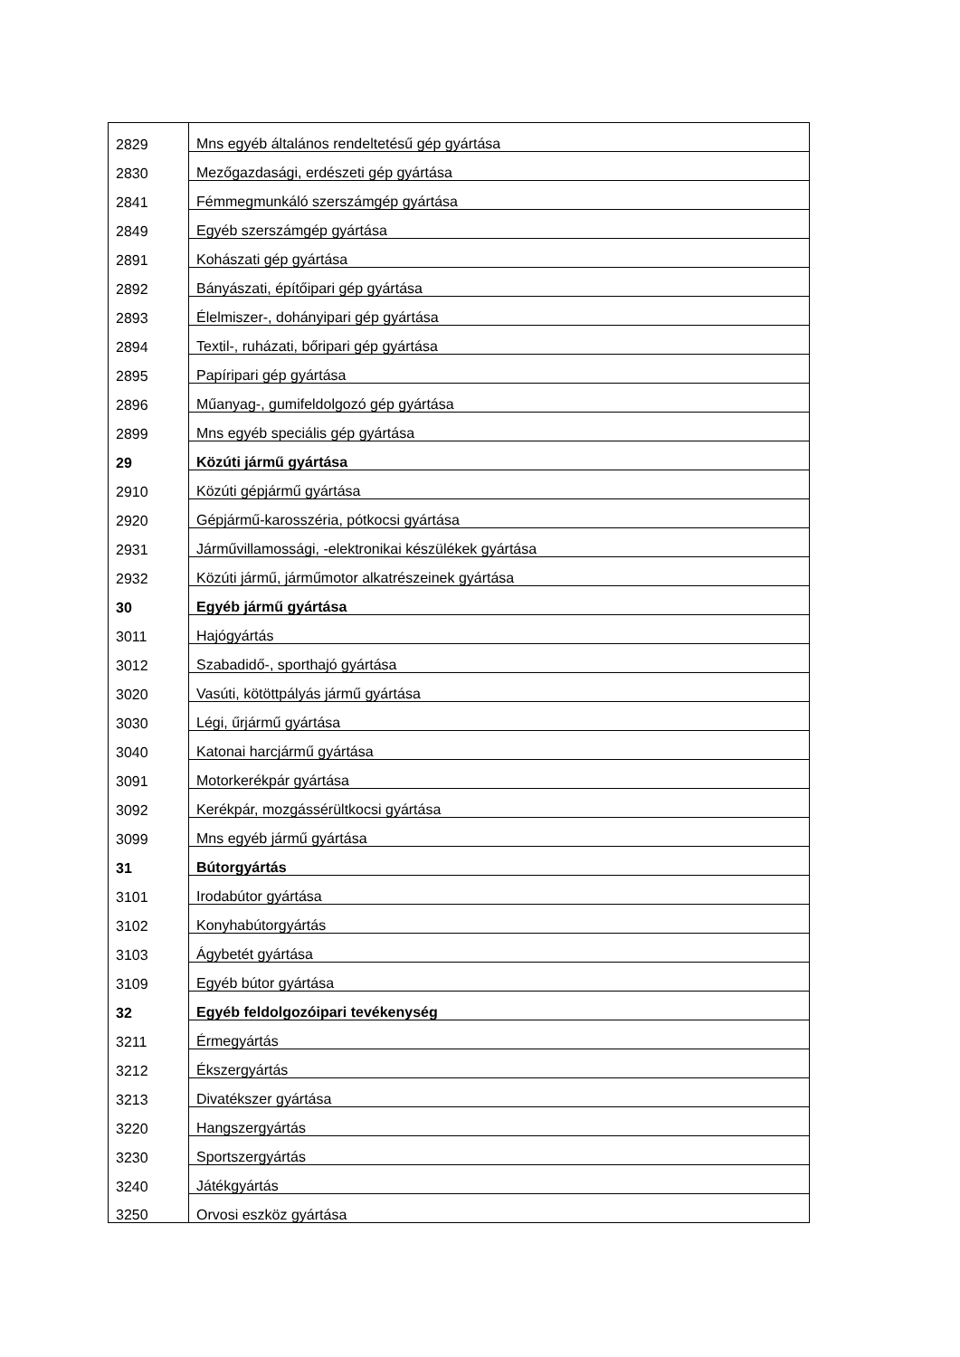| 2829 | Mns egyéb általános rendeltetésű gép gyártása |
| 2830 | Mezőgazdasági, erdészeti gép gyártása |
| 2841 | Fémmegmunkáló szerszámgép gyártása |
| 2849 | Egyéb szerszámgép gyártása |
| 2891 | Kohászati gép gyártása |
| 2892 | Bányászati, építőipari gép gyártása |
| 2893 | Élelmiszer-, dohányipari gép gyártása |
| 2894 | Textil-, ruházati, bőripari gép gyártása |
| 2895 | Papíripari gép gyártása |
| 2896 | Műanyag-, gumifeldolgozó gép gyártása |
| 2899 | Mns egyéb speciális gép gyártása |
| 29 | Közúti jármű gyártása |
| 2910 | Közúti gépjármű gyártása |
| 2920 | Gépjármű-karosszéria, pótkocsi gyártása |
| 2931 | Járművillamossági, -elektronikai készülékek gyártása |
| 2932 | Közúti jármű, járműmotor alkatrészeinek gyártása |
| 30 | Egyéb jármű gyártása |
| 3011 | Hajógyártás |
| 3012 | Szabadidő-, sporthajó gyártása |
| 3020 | Vasúti, kötöttpályás jármű gyártása |
| 3030 | Légi, űrjármű gyártása |
| 3040 | Katonai harcjármű gyártása |
| 3091 | Motorkerékpár gyártása |
| 3092 | Kerékpár, mozgássérültkocsi gyártása |
| 3099 | Mns egyéb jármű gyártása |
| 31 | Bútorgyártás |
| 3101 | Irodabútor gyártása |
| 3102 | Konyhabútorgyártás |
| 3103 | Ágybetét gyártása |
| 3109 | Egyéb bútor gyártása |
| 32 | Egyéb feldolgozóipari tevékenység |
| 3211 | Érmegyártás |
| 3212 | Ékszergyártás |
| 3213 | Divatékszer gyártása |
| 3220 | Hangszergyártás |
| 3230 | Sportszergyártás |
| 3240 | Játékgyártás |
| 3250 | Orvosi eszköz gyártása |